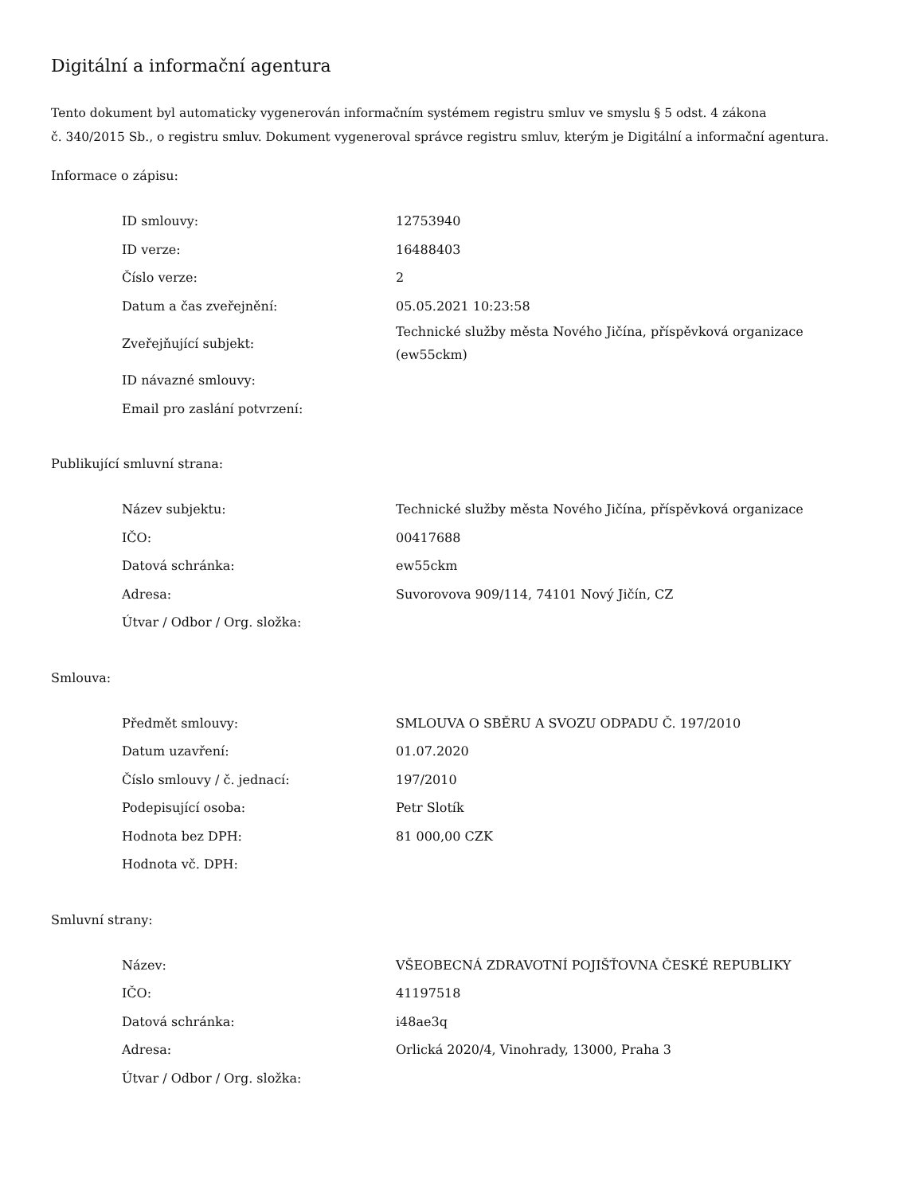Digitální a informační agentura
Tento dokument byl automaticky vygenerován informačním systémem registru smluv ve smyslu § 5 odst. 4 zákona
č. 340/2015 Sb., o registru smluv. Dokument vygeneroval správce registru smluv, kterým je Digitální a informační agentura.
Informace o zápisu:
| ID smlouvy: | 12753940 |
| ID verze: | 16488403 |
| Číslo verze: | 2 |
| Datum a čas zveřejnění: | 05.05.2021 10:23:58 |
| Zveřejňující subjekt: | Technické služby města Nového Jičína, příspěvková organizace (ew55ckm) |
| ID návazné smlouvy: | |
| Email pro zaslání potvrzení: | |
Publikující smluvní strana:
| Název subjektu: | Technické služby města Nového Jičína, příspěvková organizace |
| IČO: | 00417688 |
| Datová schránka: | ew55ckm |
| Adresa: | Suvorovova 909/114, 74101 Nový Jičín, CZ |
| Útvar / Odbor / Org. složka: | |
Smlouva:
| Předmět smlouvy: | SMLOUVA O SBĚRU A SVOZU ODPADU Č. 197/2010 |
| Datum uzavření: | 01.07.2020 |
| Číslo smlouvy / č. jednací: | 197/2010 |
| Podepisující osoba: | Petr Slotík |
| Hodnota bez DPH: | 81 000,00 CZK |
| Hodnota vč. DPH: | |
Smluvní strany:
| Název: | VŠEOBECNÁ ZDRAVOTNÍ POJIŠŤOVNA ČESKÉ REPUBLIKY |
| IČO: | 41197518 |
| Datová schránka: | i48ae3q |
| Adresa: | Orlická 2020/4, Vinohrady, 13000, Praha 3 |
| Útvar / Odbor / Org. složka: | |